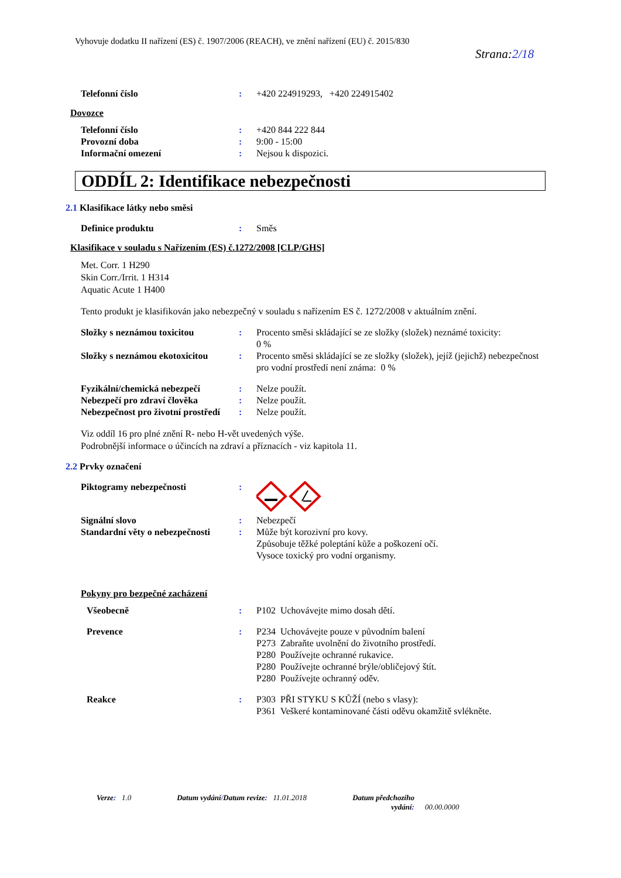Vyhovuje dodatku II nařízení (ES) č. 1907/2006 (REACH), ve znění nařízení (EU) č. 2015/830
Strana:2/18
Telefonní číslo : +420 224919293, +420 224915402
Dovozce
Telefonní číslo : +420 844 222 844
Provozní doba : 9:00 - 15:00
Informační omezení : Nejsou k dispozici.
ODDÍL 2: Identifikace nebezpečnosti
2.1 Klasifikace látky nebo směsi
Definice produktu : Směs
Klasifikace v souladu s Nařízením (ES) č.1272/2008 [CLP/GHS]
Met. Corr. 1 H290
Skin Corr./Irrit. 1 H314
Aquatic Acute 1 H400
Tento produkt je klasifikován jako nebezpečný v souladu s nařízením ES č. 1272/2008 v aktuálním znění.
Složky s neznámou toxicitou : Procento směsi skládající se ze složky (složek) neznámé toxicity:
0 %
Složky s neznámou ekotoxicitou
: Procento směsi skládající se ze složky (složek), jejíž (jejichž) nebezpečnost pro vodní prostředí není známa: 0 %
Fyzikální/chemická nebezpečí : Nelze použít.
Nebezpečí pro zdraví člověka : Nelze použít.
Nebezpečnost pro životní prostředí
: Nelze použít.
Viz oddíl 16 pro plné znění R- nebo H-vět uvedených výše.
Podrobnější informace o účincích na zdraví a příznacích - viz kapitola 11.
2.2 Prvky označení
Piktogramy nebezpečnosti :
Signální slovo : Nebezpečí
Standardní věty o nebezpečnosti
: Může být korozivní pro kovy.
Způsobuje těžké poleptání kůže a poškození očí.
Vysoce toxický pro vodní organismy.
Pokyny pro bezpečné zacházení
Všeobecně : P102 Uchovávejte mimo dosah dětí.
Prevence : P234 Uchovávejte pouze v původním balení
P273 Zabraňte uvolnění do životního prostředí.
P280 Používejte ochranné rukavice.
P280 Používejte ochranné brýle/obličejový štít.
P280 Používejte ochranný oděv.
Reakce : P303 PŘI STYKU S KŮŽÍ (nebo s vlasy):
P361 Veškeré kontaminované části oděvu okamžitě svlékněte.
Verze: 1.0 Datum vydání/Datum revize: 11.01.2018 Datum předchozího
vydání: 00.00.0000